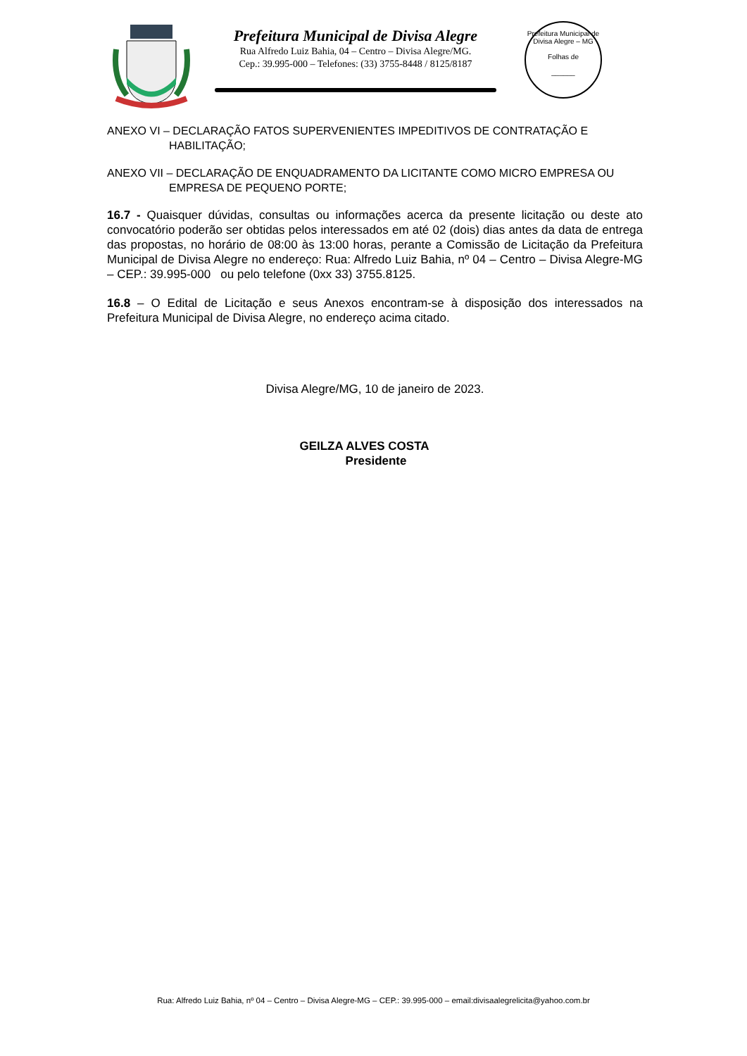Prefeitura Municipal de Divisa Alegre
Rua Alfredo Luiz Bahia, 04 – Centro – Divisa Alegre/MG.
Cep.: 39.995-000 – Telefones: (33) 3755-8448 / 8125/8187
Prefeitura Municipal de Divisa Alegre – MG
Folhas de
______
ANEXO VI – DECLARAÇÃO FATOS SUPERVENIENTES IMPEDITIVOS DE CONTRATAÇÃO E
HABILITAÇÃO;
ANEXO VII – DECLARAÇÃO DE ENQUADRAMENTO DA LICITANTE COMO MICRO EMPRESA OU
EMPRESA DE PEQUENO PORTE;
16.7 - Quaisquer dúvidas, consultas ou informações acerca da presente licitação ou deste ato convocatório poderão ser obtidas pelos interessados em até 02 (dois) dias antes da data de entrega das propostas, no horário de 08:00 às 13:00 horas, perante a Comissão de Licitação da Prefeitura Municipal de Divisa Alegre no endereço: Rua: Alfredo Luiz Bahia, nº 04 – Centro – Divisa Alegre-MG – CEP.: 39.995-000 ou pelo telefone (0xx 33) 3755.8125.
16.8 – O Edital de Licitação e seus Anexos encontram-se à disposição dos interessados na Prefeitura Municipal de Divisa Alegre, no endereço acima citado.
Divisa Alegre/MG, 10 de janeiro de 2023.
GEILZA ALVES COSTA
Presidente
Rua: Alfredo Luiz Bahia, nº 04 – Centro – Divisa Alegre-MG – CEP.: 39.995-000 – email:divisaalegrelicita@yahoo.com.br